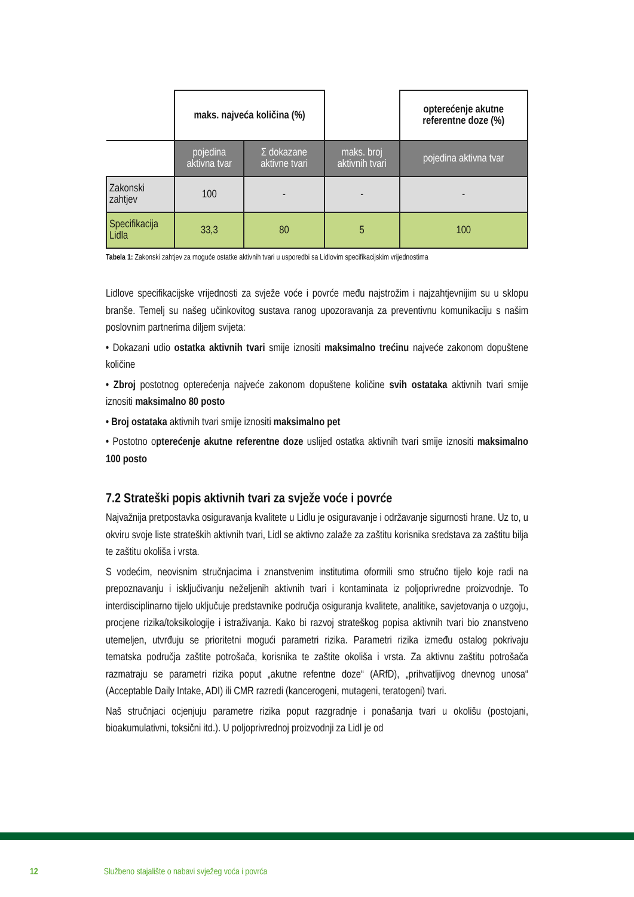| | maks. najveća količina (%) | | | opterećenje akutne referentne doze (%) |
| | pojedina aktivna tvar | Σ dokazane aktivne tvari | maks. broj aktivnih tvari | pojedina aktivna tvar |
| Zakonski zahtjev | 100 | - | - | - |
| Specifikacija Lidla | 33,3 | 80 | 5 | 100 |
Tabela 1: Zakonski zahtjev za moguće ostatke aktivnih tvari u usporedbi sa Lidlovim specifikacijskim vrijednostima
Lidlove specifikacijske vrijednosti za svježe voće i povrće među najstrožim i najzahtjevnijim su u sklopu branše. Temelj su našeg učinkovitog sustava ranog upozoravanja za preventivnu komunikaciju s našim poslovnim partnerima diljem svijeta:
• Dokazani udio ostatka aktivnih tvari smije iznositi maksimalno trećinu najveće zakonom dopuštene količine
• Zbroj postotnog opterećenja najveće zakonom dopuštene količine svih ostataka aktivnih tvari smije iznositi maksimalno 80 posto
• Broj ostataka aktivnih tvari smije iznositi maksimalno pet
• Postotno opterećenje akutne referentne doze uslijed ostatka aktivnih tvari smije iznositi maksimalno 100 posto
7.2 Strateški popis aktivnih tvari za svježe voće i povrće
Najvažnija pretpostavka osiguravanja kvalitete u Lidlu je osiguravanje i održavanje sigurnosti hrane. Uz to, u okviru svoje liste strateških aktivnih tvari, Lidl se aktivno zalaže za zaštitu korisnika sredstava za zaštitu bilja te zaštitu okoliša i vrsta.
S vodećim, neovisnim stručnjacima i znanstvenim institutima oformili smo stručno tijelo koje radi na prepoznavanju i isključivanju neželjenih aktivnih tvari i kontaminata iz poljoprivredne proizvodnje. To interdisciplinarno tijelo uključuje predstavnike područja osiguranja kvalitete, analitike, savjetovanja o uzgoju, procjene rizika/toksikologije i istraživanja. Kako bi razvoj strateškog popisa aktivnih tvari bio znanstveno utemeljen, utvrđuju se prioritetni mogući parametri rizika. Parametri rizika između ostalog pokrivaju tematska područja zaštite potrošača, korisnika te zaštite okoliša i vrsta. Za aktivnu zaštitu potrošača razmatraju se parametri rizika poput „akutne refentne doze“ (ARfD), „prihvatljivog dnevnog unosa“ (Acceptable Daily Intake, ADI) ili CMR razredi (kancerogeni, mutageni, teratogeni) tvari.
Naš stručnjaci ocjenjuju parametre rizika poput razgradnje i ponašanja tvari u okolišu (postojani, bioakumulativni, toksični itd.). U poljoprivrednoj proizvodnji za Lidl je od
12 Službeno stajalište o nabavi svježeg voća i povrća